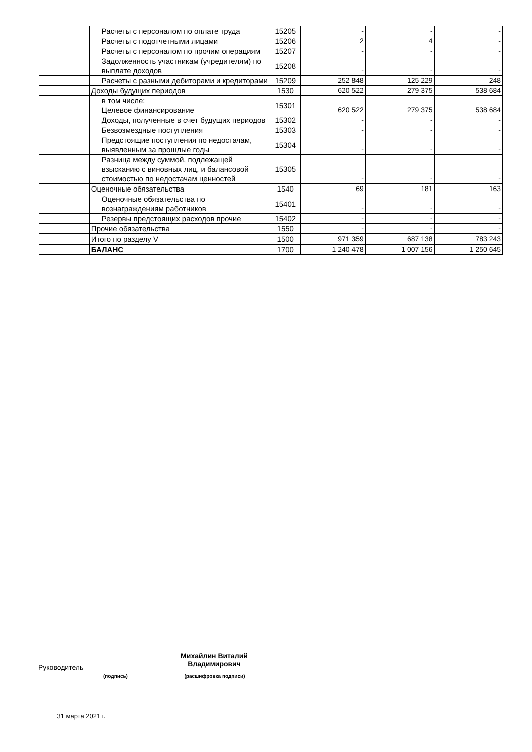| | Расчеты с персоналом по оплате труда | 15205 | - | - | - |
| | Расчеты с подотчетными лицами | 15206 | 2 | 4 | - |
| | Расчеты с персоналом по прочим операциям | 15207 | - | - | - |
| | Задолженность участникам (учредителям) по выплате доходов | 15208 | - | - | - |
| | Расчеты с разными дебиторами и кредиторами | 15209 | 252 848 | 125 229 | 248 |
| | Доходы будущих периодов | 1530 | 620 522 | 279 375 | 538 684 |
| | в том числе: Целевое финансирование | 15301 | 620 522 | 279 375 | 538 684 |
| | Доходы, полученные в счет будущих периодов | 15302 | - | - | - |
| | Безвозмездные поступления | 15303 | - | - | - |
| | Предстоящие поступления по недостачам, выявленным за прошлые годы | 15304 | - | - | - |
| | Разница между суммой, подлежащей взысканию с виновных лиц, и балансовой стоимостью по недостачам ценностей | 15305 | - | - | - |
| | Оценочные обязательства | 1540 | 69 | 181 | 163 |
| | Оценочные обязательства по вознаграждениям работников | 15401 | - | - | - |
| | Резервы предстоящих расходов прочие | 15402 | - | - | - |
| | Прочие обязательства | 1550 | - | - | - |
| | Итого по разделу V | 1500 | 971 359 | 687 138 | 783 243 |
| | БАЛАНС | 1700 | 1 240 478 | 1 007 156 | 1 250 645 |
Руководитель
(подпись)
Михайлин Виталий
Владимирович
(расшифровка подписи)
31 марта 2021 г.